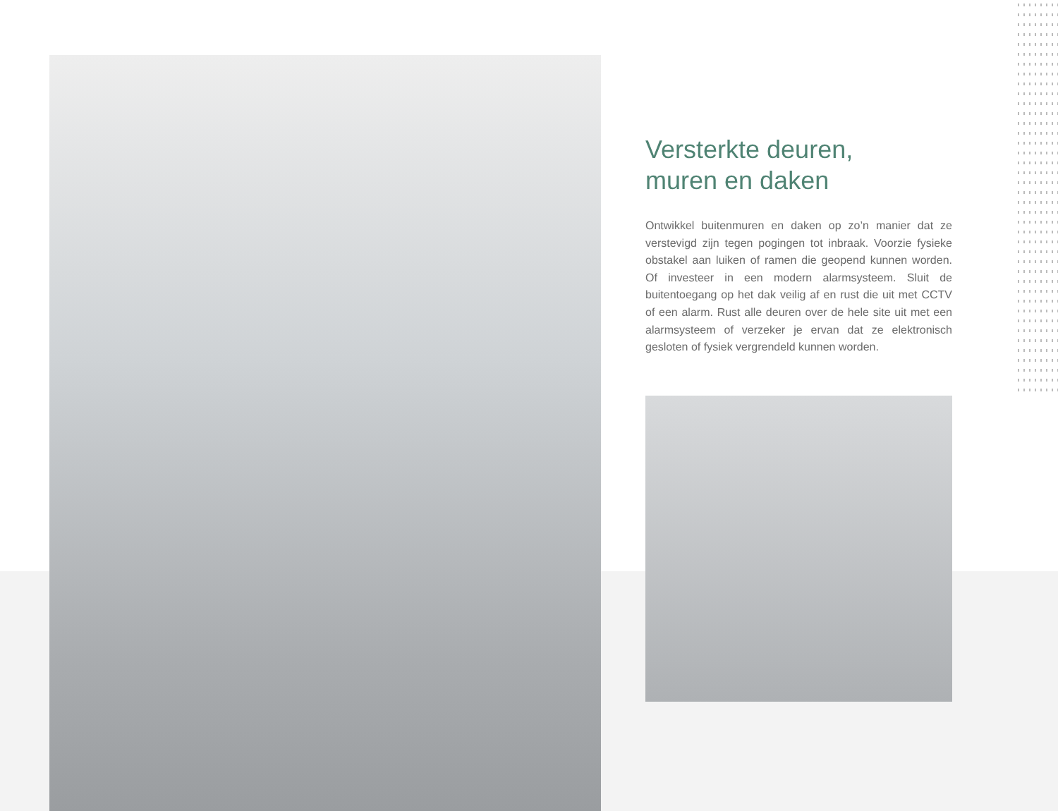Versterkte deuren,
muren en daken
Ontwikkel buitenmuren en daken op zo’n manier dat ze verstevigd zijn tegen pogingen tot inbraak. Voorzie fysieke obstakel aan luiken of ramen die geopend kunnen worden. Of investeer in een modern alarmsysteem. Sluit de buitentoegang op het dak veilig af en rust die uit met CCTV of een alarm. Rust alle deuren over de hele site uit met een alarmsysteem of verzeker je ervan dat ze elektronisch gesloten of fysiek vergrendeld kunnen worden.